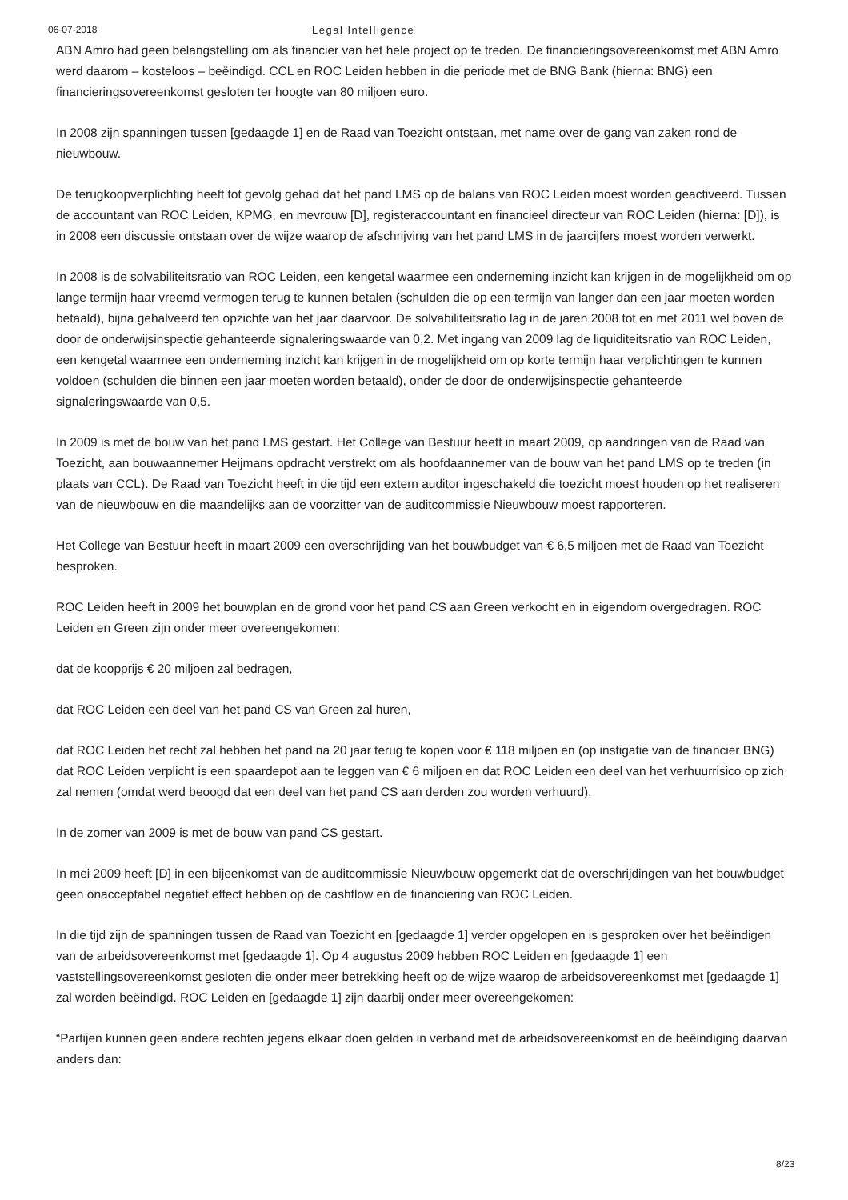06-07-2018 Legal Intelligence
ABN Amro had geen belangstelling om als financier van het hele project op te treden. De financieringsovereenkomst met ABN Amro werd daarom – kosteloos – beëindigd. CCL en ROC Leiden hebben in die periode met de BNG Bank (hierna: BNG) een financieringsovereenkomst gesloten ter hoogte van 80 miljoen euro.
In 2008 zijn spanningen tussen [gedaagde 1] en de Raad van Toezicht ontstaan, met name over de gang van zaken rond de nieuwbouw.
De terugkoopverplichting heeft tot gevolg gehad dat het pand LMS op de balans van ROC Leiden moest worden geactiveerd. Tussen de accountant van ROC Leiden, KPMG, en mevrouw [D], registeraccountant en financieel directeur van ROC Leiden (hierna: [D]), is in 2008 een discussie ontstaan over de wijze waarop de afschrijving van het pand LMS in de jaarcijfers moest worden verwerkt.
In 2008 is de solvabiliteitsratio van ROC Leiden, een kengetal waarmee een onderneming inzicht kan krijgen in de mogelijkheid om op lange termijn haar vreemd vermogen terug te kunnen betalen (schulden die op een termijn van langer dan een jaar moeten worden betaald), bijna gehalveerd ten opzichte van het jaar daarvoor. De solvabiliteitsratio lag in de jaren 2008 tot en met 2011 wel boven de door de onderwijsinspectie gehanteerde signaleringswaarde van 0,2. Met ingang van 2009 lag de liquiditeitsratio van ROC Leiden, een kengetal waarmee een onderneming inzicht kan krijgen in de mogelijkheid om op korte termijn haar verplichtingen te kunnen voldoen (schulden die binnen een jaar moeten worden betaald), onder de door de onderwijsinspectie gehanteerde signaleringswaarde van 0,5.
In 2009 is met de bouw van het pand LMS gestart. Het College van Bestuur heeft in maart 2009, op aandringen van de Raad van Toezicht, aan bouwaannemer Heijmans opdracht verstrekt om als hoofdaannemer van de bouw van het pand LMS op te treden (in plaats van CCL). De Raad van Toezicht heeft in die tijd een extern auditor ingeschakeld die toezicht moest houden op het realiseren van de nieuwbouw en die maandelijks aan de voorzitter van de auditcommissie Nieuwbouw moest rapporteren.
Het College van Bestuur heeft in maart 2009 een overschrijding van het bouwbudget van € 6,5 miljoen met de Raad van Toezicht besproken.
ROC Leiden heeft in 2009 het bouwplan en de grond voor het pand CS aan Green verkocht en in eigendom overgedragen. ROC Leiden en Green zijn onder meer overeengekomen:
dat de koopprijs € 20 miljoen zal bedragen,
dat ROC Leiden een deel van het pand CS van Green zal huren,
dat ROC Leiden het recht zal hebben het pand na 20 jaar terug te kopen voor € 118 miljoen en (op instigatie van de financier BNG) dat ROC Leiden verplicht is een spaardepot aan te leggen van € 6 miljoen en dat ROC Leiden een deel van het verhuurrisico op zich zal nemen (omdat werd beoogd dat een deel van het pand CS aan derden zou worden verhuurd).
In de zomer van 2009 is met de bouw van pand CS gestart.
In mei 2009 heeft [D] in een bijeenkomst van de auditcommissie Nieuwbouw opgemerkt dat de overschrijdingen van het bouwbudget geen onacceptabel negatief effect hebben op de cashflow en de financiering van ROC Leiden.
In die tijd zijn de spanningen tussen de Raad van Toezicht en [gedaagde 1] verder opgelopen en is gesproken over het beëindigen van de arbeidsovereenkomst met [gedaagde 1]. Op 4 augustus 2009 hebben ROC Leiden en [gedaagde 1] een vaststellingsovereenkomst gesloten die onder meer betrekking heeft op de wijze waarop de arbeidsovereenkomst met [gedaagde 1] zal worden beëindigd. ROC Leiden en [gedaagde 1] zijn daarbij onder meer overeengekomen:
“Partijen kunnen geen andere rechten jegens elkaar doen gelden in verband met de arbeidsovereenkomst en de beëindiging daarvan anders dan:
8/23